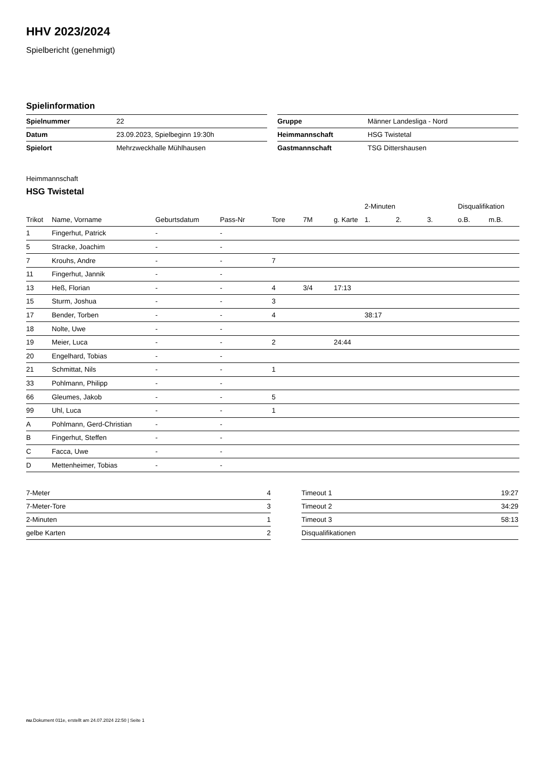HHV 2023/2024
Spielbericht (genehmigt)
Spielinformation
| Spielnummer | 22 |
| Datum | 23.09.2023, Spielbeginn 19:30h |
| Spielort | Mehrzweckhalle Mühlhausen |
| Gruppe | Männer Landesliga - Nord |
| Heimmannschaft | HSG Twistetal |
| Gastmannschaft | TSG Dittershausen |
Heimmannschaft
HSG Twistetal
| | | | | | | | 2-Minuten | | | Disqualifikation | |
| --- | --- | --- | --- | --- | --- | --- | --- | --- | --- | --- | --- |
| Trikot | Name, Vorname | Geburtsdatum | Pass-Nr | Tore | 7M | g. Karte | 1. | 2. | 3. | o.B. | m.B. |
| 1 | Fingerhut, Patrick | - | - | | | | | | | | |
| 5 | Stracke, Joachim | - | - | | | | | | | | |
| 7 | Krouhs, Andre | - | - | 7 | | | | | | | |
| 11 | Fingerhut, Jannik | - | - | | | | | | | | |
| 13 | Heß, Florian | - | - | 4 | 3/4 | 17:13 | | | | | |
| 15 | Sturm, Joshua | - | - | 3 | | | | | | | |
| 17 | Bender, Torben | - | - | 4 | | | 38:17 | | | | |
| 18 | Nolte, Uwe | - | - | | | | | | | | |
| 19 | Meier, Luca | - | - | 2 | | 24:44 | | | | | |
| 20 | Engelhard, Tobias | - | - | | | | | | | | |
| 21 | Schmittat, Nils | - | - | 1 | | | | | | | |
| 33 | Pohlmann, Philipp | - | - | | | | | | | | |
| 66 | Gleumes, Jakob | - | - | 5 | | | | | | | |
| 99 | Uhl, Luca | - | - | 1 | | | | | | | |
| A | Pohlmann, Gerd-Christian | - | - | | | | | | | | |
| B | Fingerhut, Steffen | - | - | | | | | | | | |
| C | Facca, Uwe | - | - | | | | | | | | |
| D | Mettenheimer, Tobias | - | - | | | | | | | | |
| 7-Meter | 4 |
| 7-Meter-Tore | 3 |
| 2-Minuten | 1 |
| gelbe Karten | 2 |
| Timeout 1 | 19:27 |
| Timeout 2 | 34:29 |
| Timeout 3 | 58:13 |
| Disqualifikationen | |
nu.Dokument 011e, erstellt am 24.07.2024 22:50 | Seite 1